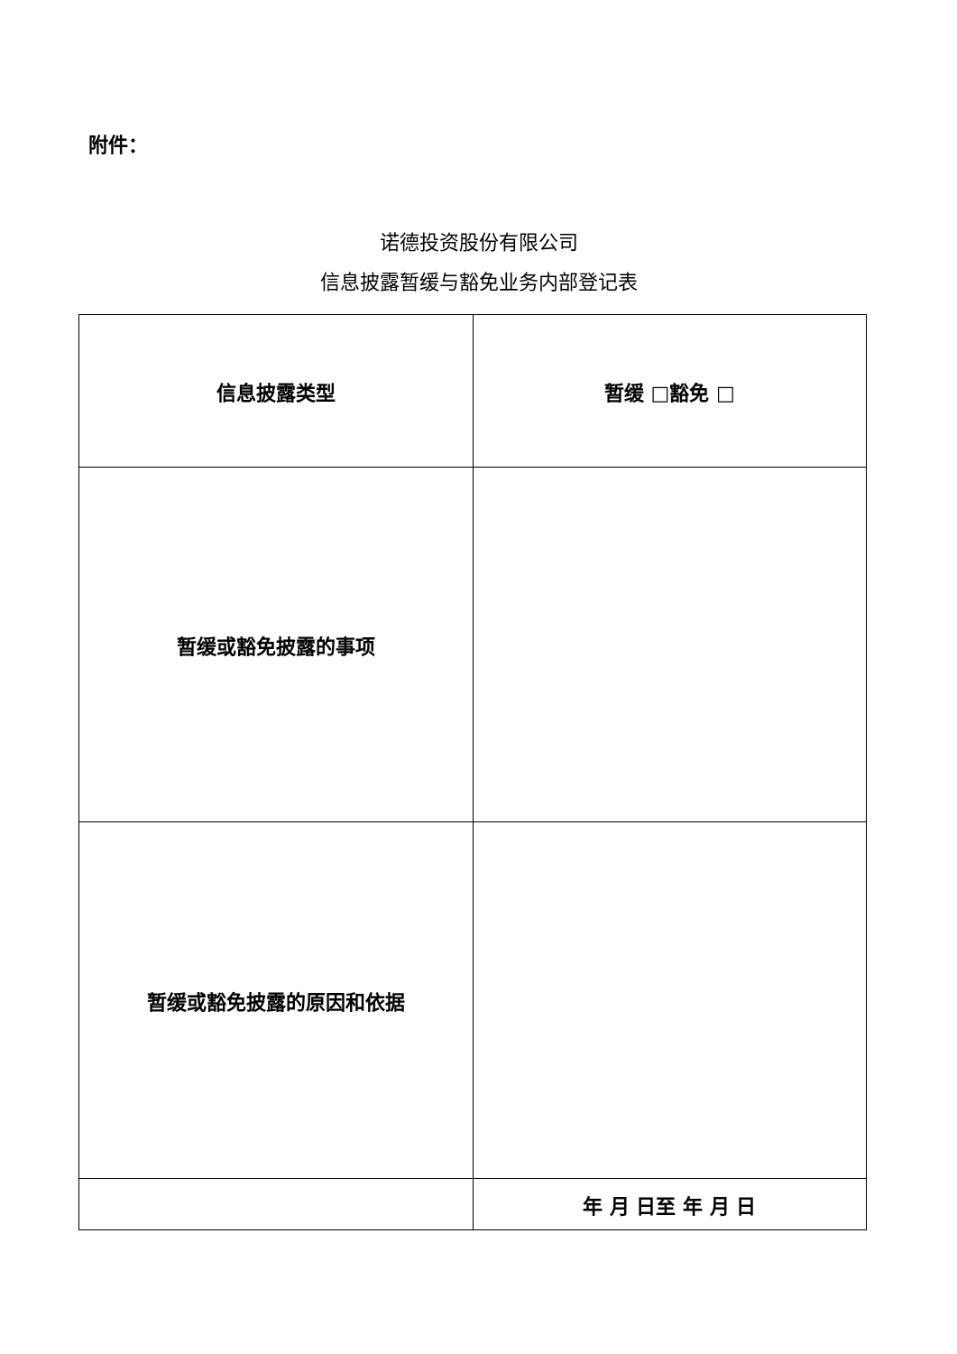附件：
诺德投资股份有限公司
信息披露暂缓与豁免业务内部登记表
| 信息披露类型 | 暂缓 □豁免 □ |
| 暂缓或豁免披露的事项 | |
| 暂缓或豁免披露的原因和依据 | |
| | 年 月 日至 年 月 日 |